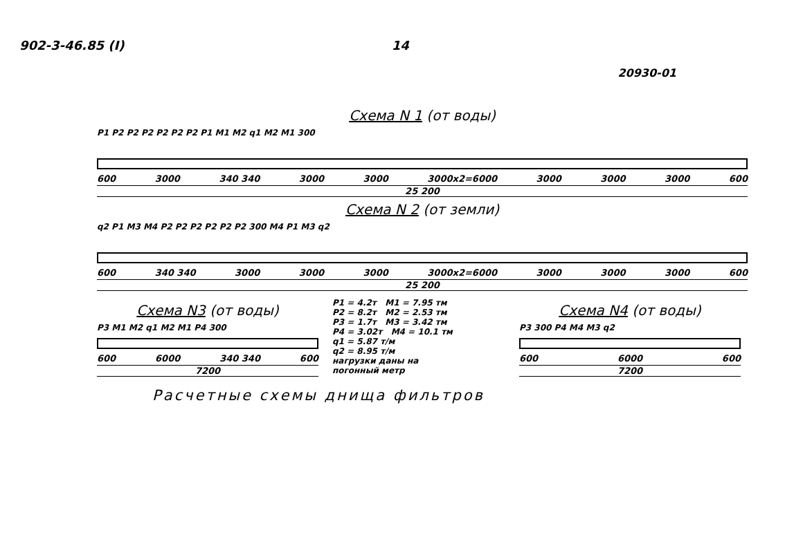902-3-46.85 (I) 14
20930-01
Схема N 1 (от воды)
P1 P2 P2 P2 P2 P2 P2 P1 M1 M2 q1 M2 M1 300
600 3000 340 340 3000 3000 3000x2=6000 3000 3000 3000 600
25 200
Схема N 2 (от земли)
q2 P1 M3 M4 P2 P2 P2 P2 P2 P2 300 M4 P1 M3 q2
600 340 340 3000 3000 3000 3000x2=6000 3000 3000 3000 600
25 200
Схема N3 (от воды)
P3 M1 M2 q1 M2 M1 P4 300
600 6000 340 340 600
7200
P1 = 4.2т M1 = 7.95 тм
P2 = 8.2т M2 = 2.53 тм
P3 = 1.7т M3 = 3.42 тм
P4 = 3.02т M4 = 10.1 тм
q1 = 5.87 т/м
q2 = 8.95 т/м
нагрузки даны на
погонный метр
Схема N4 (от воды)
P3 300 P4 M4 M3 q2
600 6000 600
7200
Расчетные схемы днища фильтров